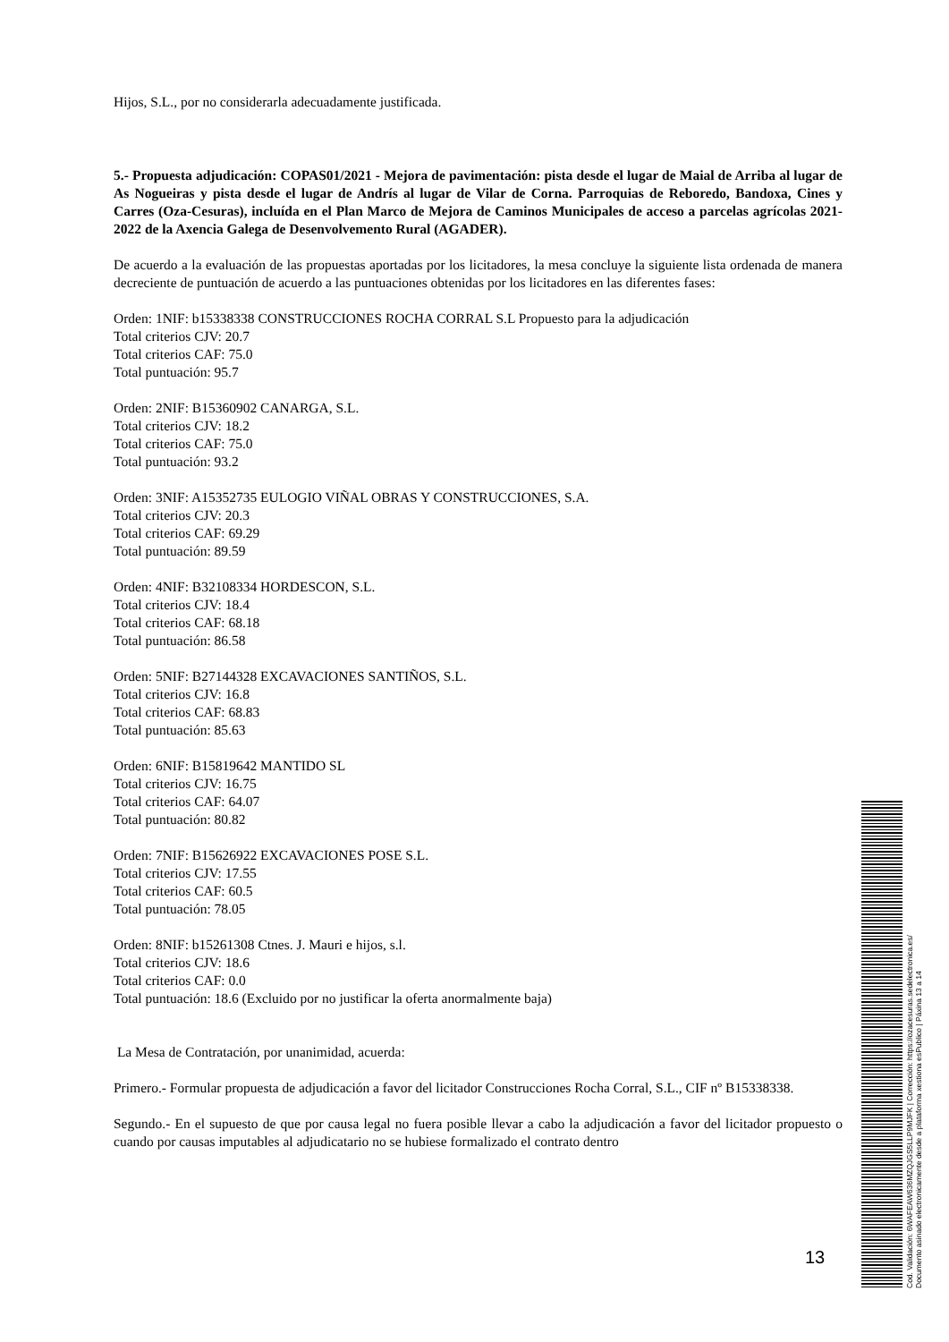Hijos, S.L., por no considerarla adecuadamente justificada.
5.- Propuesta adjudicación: COPAS01/2021 - Mejora de pavimentación: pista desde el lugar de Maial de Arriba al lugar de As Nogueiras y pista desde el lugar de Andrís al lugar de Vilar de Corna. Parroquias de Reboredo, Bandoxa, Cines y Carres (Oza-Cesuras), incluída en el Plan Marco de Mejora de Caminos Municipales de acceso a parcelas agrícolas 2021-2022 de la Axencia Galega de Desenvolvemento Rural (AGADER).
De acuerdo a la evaluación de las propuestas aportadas por los licitadores, la mesa concluye la siguiente lista ordenada de manera decreciente de puntuación de acuerdo a las puntuaciones obtenidas por los licitadores en las diferentes fases:
Orden: 1NIF: b15338338 CONSTRUCCIONES ROCHA CORRAL S.L Propuesto para la adjudicación
Total criterios CJV: 20.7
Total criterios CAF: 75.0
Total puntuación: 95.7
Orden: 2NIF: B15360902 CANARGA, S.L.
Total criterios CJV: 18.2
Total criterios CAF: 75.0
Total puntuación: 93.2
Orden: 3NIF: A15352735 EULOGIO VIÑAL OBRAS Y CONSTRUCCIONES, S.A.
Total criterios CJV: 20.3
Total criterios CAF: 69.29
Total puntuación: 89.59
Orden: 4NIF: B32108334 HORDESCON, S.L.
Total criterios CJV: 18.4
Total criterios CAF: 68.18
Total puntuación: 86.58
Orden: 5NIF: B27144328 EXCAVACIONES SANTIÑOS, S.L.
Total criterios CJV: 16.8
Total criterios CAF: 68.83
Total puntuación: 85.63
Orden: 6NIF: B15819642 MANTIDO SL
Total criterios CJV: 16.75
Total criterios CAF: 64.07
Total puntuación: 80.82
Orden: 7NIF: B15626922 EXCAVACIONES POSE S.L.
Total criterios CJV: 17.55
Total criterios CAF: 60.5
Total puntuación: 78.05
Orden: 8NIF: b15261308 Ctnes. J. Mauri e hijos, s.l.
Total criterios CJV: 18.6
Total criterios CAF: 0.0
Total puntuación: 18.6 (Excluido por no justificar la oferta anormalmente baja)
La Mesa de Contratación, por unanimidad, acuerda:
Primero.- Formular propuesta de adjudicación a favor del licitador Construcciones Rocha Corral, S.L., CIF nº B15338338.
Segundo.- En el supuesto de que por causa legal no fuera posible llevar a cabo la adjudicación a favor del licitador propuesto o cuando por causas imputables al adjudicatario no se hubiese formalizado el contrato dentro
13
Cod. Validación: 6WAFEAW636MZQJGS5LLP9MJFK | Corrección: https://ozacesuras.sedelectronica.es/
Documento asinado electronicamente desde a plataforma xestiona esPublico | Páxina 13 a 14